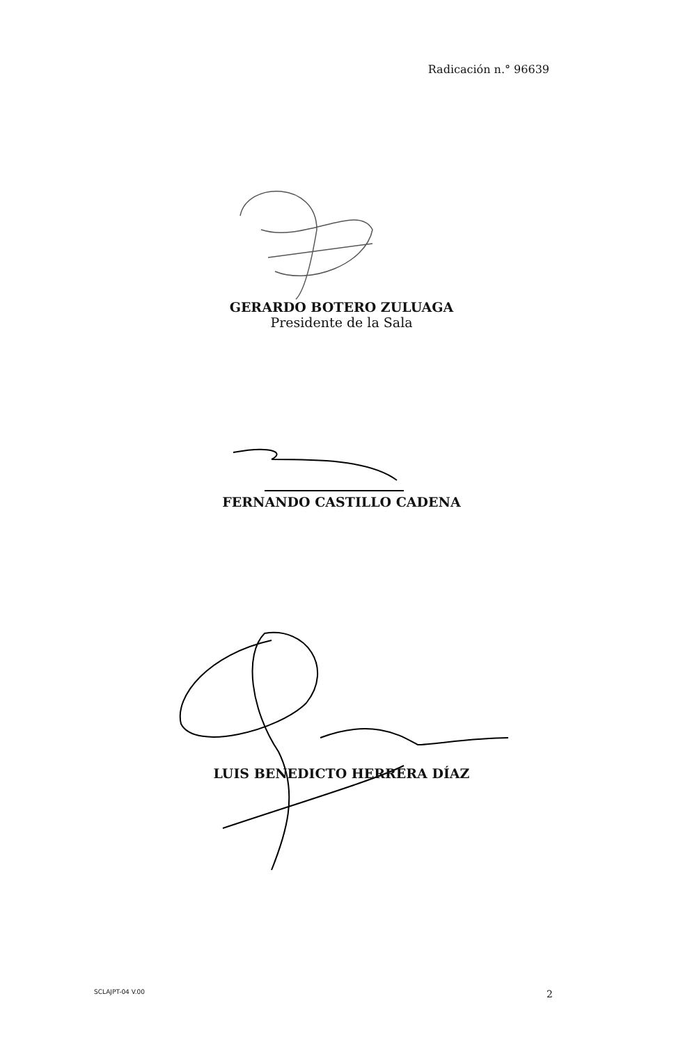Radicación n.° 96639
GERARDO BOTERO ZULUAGA
Presidente de la Sala
FERNANDO CASTILLO CADENA
LUIS BENEDICTO HERRERA DÍAZ
SCLAJPT-04 V.00 2